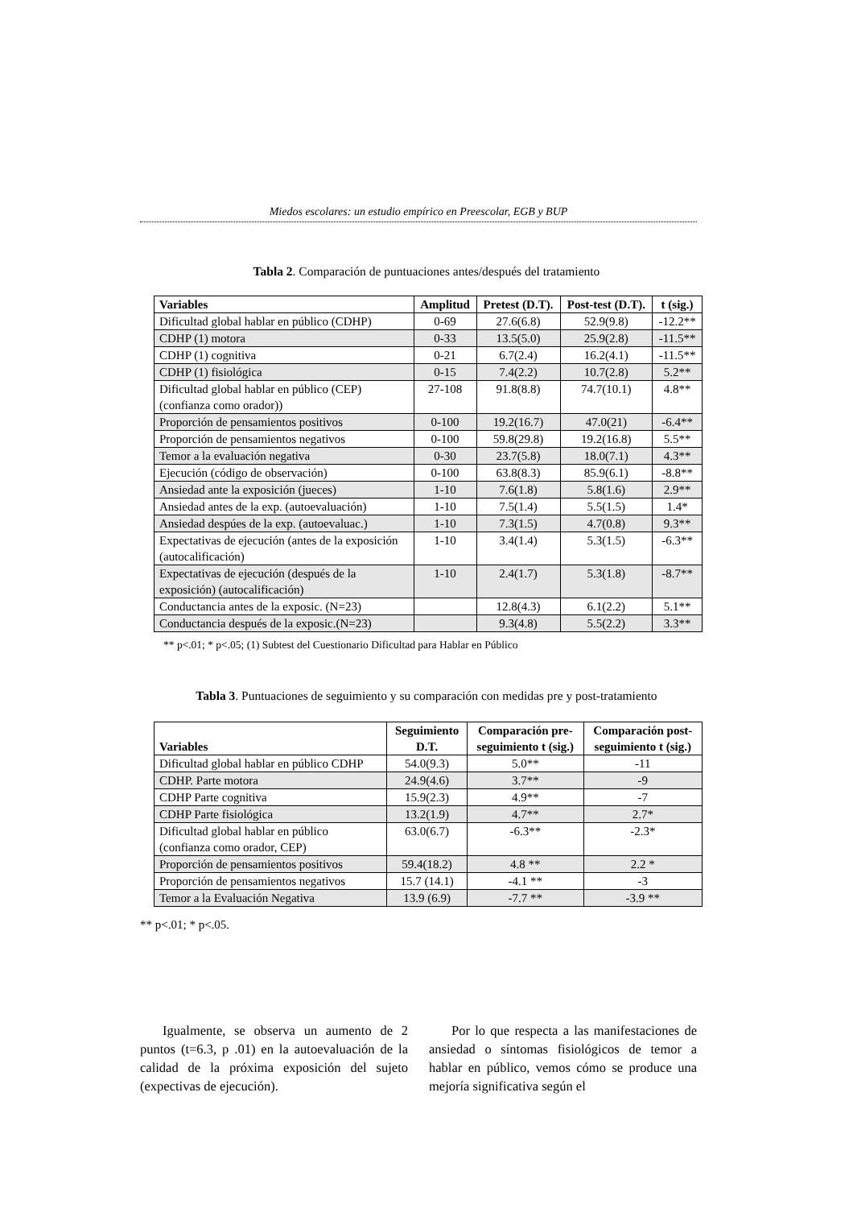Miedos escolares: un estudio empírico en Preescolar, EGB y BUP
Tabla 2. Comparación de puntuaciones antes/después del tratamiento
| Variables | Amplitud | Pretest (D.T). | Post-test (D.T). | t (sig.) |
| --- | --- | --- | --- | --- |
| Dificultad global hablar en público (CDHP) | 0-69 | 27.6(6.8) | 52.9(9.8) | -12.2** |
| CDHP (1) motora | 0-33 | 13.5(5.0) | 25.9(2.8) | -11.5** |
| CDHP (1) cognitiva | 0-21 | 6.7(2.4) | 16.2(4.1) | -11.5** |
| CDHP (1) fisiológica | 0-15 | 7.4(2.2) | 10.7(2.8) | 5.2** |
| Dificultad global hablar en público (CEP) (confianza como orador)) | 27-108 | 91.8(8.8) | 74.7(10.1) | 4.8** |
| Proporción de pensamientos positivos | 0-100 | 19.2(16.7) | 47.0(21) | -6.4** |
| Proporción de pensamientos negativos | 0-100 | 59.8(29.8) | 19.2(16.8) | 5.5** |
| Temor a la evaluación negativa | 0-30 | 23.7(5.8) | 18.0(7.1) | 4.3** |
| Ejecución (código de observación) | 0-100 | 63.8(8.3) | 85.9(6.1) | -8.8** |
| Ansiedad ante la exposición (jueces) | 1-10 | 7.6(1.8) | 5.8(1.6) | 2.9** |
| Ansiedad antes de la exp. (autoevaluación) | 1-10 | 7.5(1.4) | 5.5(1.5) | 1.4* |
| Ansiedad despúes de la exp. (autoevaluac.) | 1-10 | 7.3(1.5) | 4.7(0.8) | 9.3** |
| Expectativas de ejecución (antes de la exposición (autocalificación) | 1-10 | 3.4(1.4) | 5.3(1.5) | -6.3** |
| Expectativas de ejecución (después de la exposición) (autocalificación) | 1-10 | 2.4(1.7) | 5.3(1.8) | -8.7** |
| Conductancia antes de la exposic. (N=23) | | 12.8(4.3) | 6.1(2.2) | 5.1** |
| Conductancia después de la exposic.(N=23) | | 9.3(4.8) | 5.5(2.2) | 3.3** |
** p<.01; * p<.05; (1) Subtest del Cuestionario Dificultad para Hablar en Público
Tabla 3. Puntuaciones de seguimiento y su comparación con medidas pre y post-tratamiento
| Variables | Seguimiento D.T. | Comparación pre- seguimiento t (sig.) | Comparación post- seguimiento t (sig.) |
| --- | --- | --- | --- |
| Dificultad global hablar en público CDHP | 54.0(9.3) | 5.0** | -11 |
| CDHP. Parte motora | 24.9(4.6) | 3.7** | -9 |
| CDHP Parte cognitiva | 15.9(2.3) | 4.9** | -7 |
| CDHP Parte fisiológica | 13.2(1.9) | 4.7** | 2.7* |
| Dificultad global hablar en público (confianza como orador, CEP) | 63.0(6.7) | -6.3** | -2.3* |
| Proporción de pensamientos positivos | 59.4(18.2) | 4.8 ** | 2.2 * |
| Proporción de pensamientos negativos | 15.7 (14.1) | -4.1 ** | -3 |
| Temor a la Evaluación Negativa | 13.9 (6.9) | -7.7 ** | -3.9 ** |
** p<.01; * p<.05.
Igualmente, se observa un aumento de 2 puntos (t=6.3, p .01) en la autoevaluación de la calidad de la próxima exposición del sujeto (expectivas de ejecución).
Por lo que respecta a las manifestaciones de ansiedad o síntomas fisiológicos de temor a hablar en público, vemos cómo se produce una mejoría significativa según el